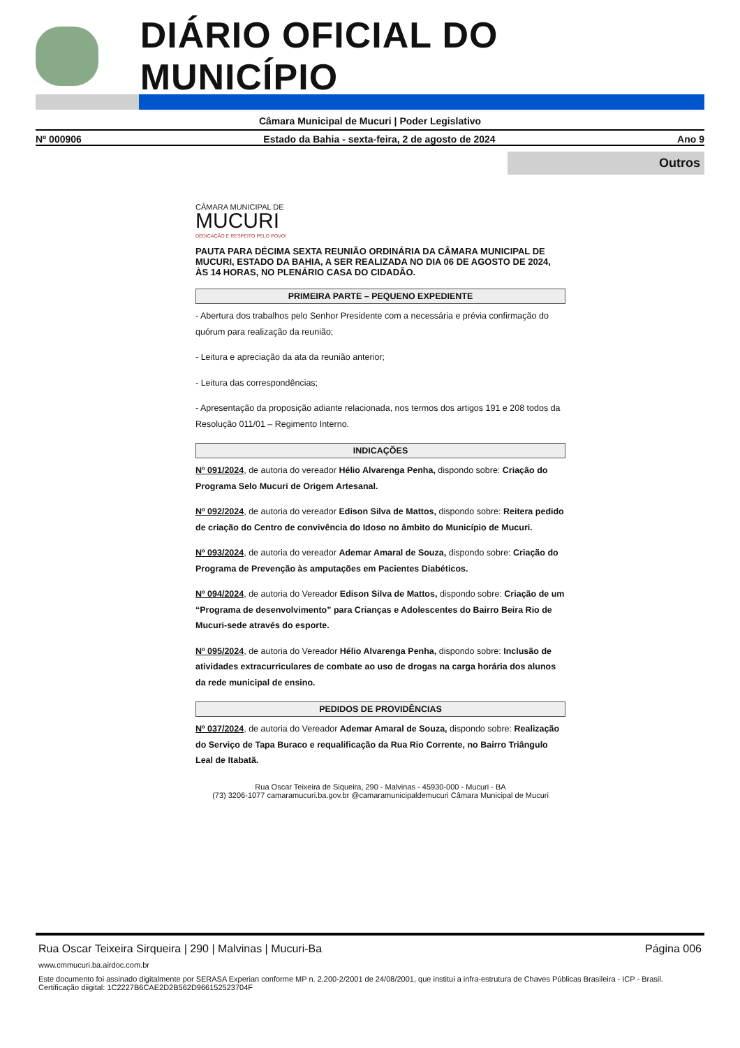DIÁRIO OFICIAL DO MUNICÍPIO
Câmara Municipal de Mucuri | Poder Legislativo
Nº 000906 Estado da Bahia - sexta-feira, 2 de agosto de 2024 Ano 9
Outros
CÂMARA MUNICIPAL DE
MUCURI
DEDICAÇÃO E RESPEITO PELO POVO!
PAUTA PARA DÉCIMA SEXTA REUNIÃO ORDINÁRIA DA CÂMARA MUNICIPAL DE MUCURI, ESTADO DA BAHIA, A SER REALIZADA NO DIA 06 DE AGOSTO DE 2024, ÀS 14 HORAS, NO PLENÁRIO CASA DO CIDADÃO.
PRIMEIRA PARTE – PEQUENO EXPEDIENTE
- Abertura dos trabalhos pelo Senhor Presidente com a necessária e prévia confirmação do quórum para realização da reunião;
- Leitura e apreciação da ata da reunião anterior;
- Leitura das correspondências;
- Apresentação da proposição adiante relacionada, nos termos dos artigos 191 e 208 todos da Resolução 011/01 – Regimento Interno.
INDICAÇÕES
Nº 091/2024, de autoria do vereador Hélio Alvarenga Penha, dispondo sobre: Criação do Programa Selo Mucuri de Origem Artesanal.
Nº 092/2024, de autoria do vereador Edison Silva de Mattos, dispondo sobre: Reitera pedido de criação do Centro de convivência do Idoso no âmbito do Município de Mucuri.
Nº 093/2024, de autoria do vereador Ademar Amaral de Souza, dispondo sobre: Criação do Programa de Prevenção às amputações em Pacientes Diabéticos.
Nº 094/2024, de autoria do Vereador Edison Silva de Mattos, dispondo sobre: Criação de um “Programa de desenvolvimento” para Crianças e Adolescentes do Bairro Beira Rio de Mucuri-sede através do esporte.
Nº 095/2024, de autoria do Vereador Hélio Alvarenga Penha, dispondo sobre: Inclusão de atividades extracurriculares de combate ao uso de drogas na carga horária dos alunos da rede municipal de ensino.
PEDIDOS DE PROVIDÊNCIAS
Nº 037/2024, de autoria do Vereador Ademar Amaral de Souza, dispondo sobre: Realização do Serviço de Tapa Buraco e requalificação da Rua Rio Corrente, no Bairro Triângulo Leal de Itabatã.
Rua Oscar Teixeira de Siqueira, 290 - Malvinas - 45930-000 - Mucuri - BA
(73) 3206-1077 camaramucuri.ba.gov.br @camaramunicipaldemucuri Câmara Municipal de Mucuri
Rua Oscar Teixeira Sirqueira | 290 | Malvinas | Mucuri-Ba Página 006
www.cmmucuri.ba.airdoc.com.br
Este documento foi assinado digitalmente por SERASA Experian conforme MP n. 2.200-2/2001 de 24/08/2001, que institui a infra-estrutura de Chaves Públicas Brasileira - ICP - Brasil. Certificação diigital: 1C2227B6CAE2D2B562D966152523704F